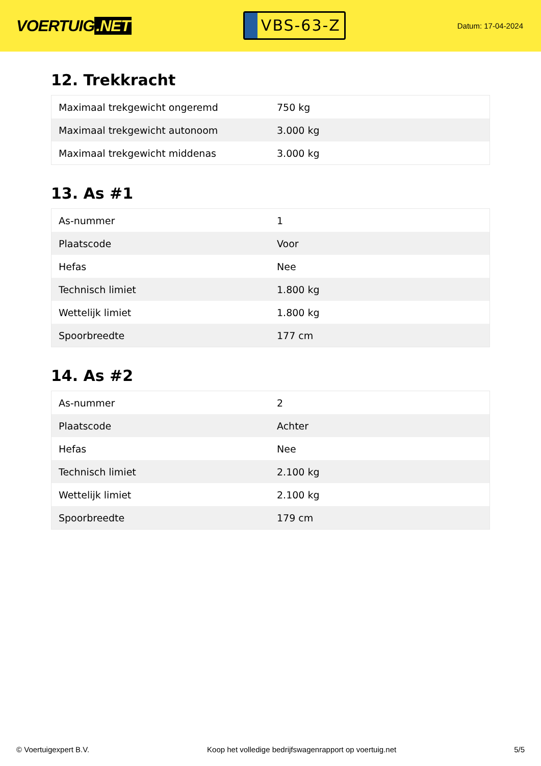VOERTUIG.NET
VBS-63-Z
Datum: 17-04-2024
12. Trekkracht
| Maximaal trekgewicht ongeremd | 750 kg |
| Maximaal trekgewicht autonoom | 3.000 kg |
| Maximaal trekgewicht middenas | 3.000 kg |
13. As #1
| As-nummer | 1 |
| Plaatscode | Voor |
| Hefas | Nee |
| Technisch limiet | 1.800 kg |
| Wettelijk limiet | 1.800 kg |
| Spoorbreedte | 177 cm |
14. As #2
| As-nummer | 2 |
| Plaatscode | Achter |
| Hefas | Nee |
| Technisch limiet | 2.100 kg |
| Wettelijk limiet | 2.100 kg |
| Spoorbreedte | 179 cm |
© Voertuigexpert B.V. Koop het volledige bedrijfswagenrapport op voertuig.net 5/5